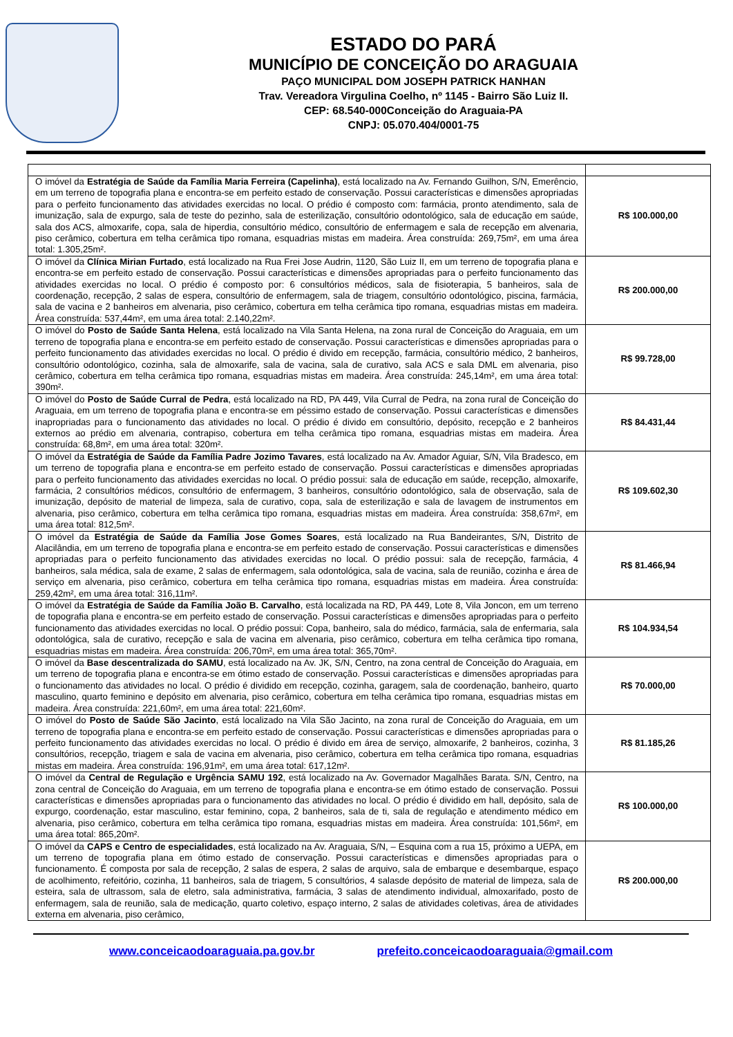ESTADO DO PARÁ
MUNICÍPIO DE CONCEIÇÃO DO ARAGUAIA
PAÇO MUNICIPAL DOM JOSEPH PATRICK HANHAN
Trav. Vereadora Virgulina Coelho, nº 1145 - Bairro São Luiz II.
CEP: 68.540-000Conceição do Araguaia-PA
CNPJ: 05.070.404/0001-75
| O imóvel da Estratégia de Saúde da Família Maria Ferreira (Capelinha) , está localizado na Av. Fernando Guilhon, S/N, Emerêncio, em um terreno de topografia plana e encontra-se em perfeito estado de conservação. Possui características e dimensões apropriadas para o perfeito funcionamento das atividades exercidas no local. O prédio é composto com: farmácia, pronto atendimento, sala de imunização, sala de expurgo, sala de teste do pezinho, sala de esterilização, consultório odontológico, sala de educação em saúde, sala dos ACS, almoxarife, copa, sala de hiperdia, consultório médico, consultório de enfermagem e sala de recepção em alvenaria, piso cerâmico, cobertura em telha cerâmica tipo romana, esquadrias mistas em madeira. Área construída: 269,75m², em uma área total: 1.305,25m². | R$ 100.000,00 |
| O imóvel da Clínica Mirian Furtado , está localizado na Rua Frei Jose Audrin, 1120, São Luiz II, em um terreno de topografia plana e encontra-se em perfeito estado de conservação. Possui características e dimensões apropriadas para o perfeito funcionamento das atividades exercidas no local. O prédio é composto por: 6 consultórios médicos, sala de fisioterapia, 5 banheiros, sala de coordenação, recepção, 2 salas de espera, consultório de enfermagem, sala de triagem, consultório odontológico, piscina, farmácia, sala de vacina e 2 banheiros em alvenaria, piso cerâmico, cobertura em telha cerâmica tipo romana, esquadrias mistas em madeira. Área construída: 537,44m², em uma área total: 2.140,22m². | R$ 200.000,00 |
| O imóvel do Posto de Saúde Santa Helena , está localizado na Vila Santa Helena, na zona rural de Conceição do Araguaia, em um terreno de topografia plana e encontra-se em perfeito estado de conservação. Possui características e dimensões apropriadas para o perfeito funcionamento das atividades exercidas no local. O prédio é divido em recepção, farmácia, consultório médico, 2 banheiros, consultório odontológico, cozinha, sala de almoxarife, sala de vacina, sala de curativo, sala ACS e sala DML em alvenaria, piso cerâmico, cobertura em telha cerâmica tipo romana, esquadrias mistas em madeira. Área construída: 245,14m², em uma área total: 390m². | R$ 99.728,00 |
| O imóvel do Posto de Saúde Curral de Pedra , está localizado na RD, PA 449, Vila Curral de Pedra, na zona rural de Conceição do Araguaia, em um terreno de topografia plana e encontra-se em péssimo estado de conservação. Possui características e dimensões inapropriadas para o funcionamento das atividades no local. O prédio é divido em consultório, depósito, recepção e 2 banheiros externos ao prédio em alvenaria, contrapiso, cobertura em telha cerâmica tipo romana, esquadrias mistas em madeira. Área construída: 68,8m², em uma área total: 320m². | R$ 84.431,44 |
| O imóvel da Estratégia de Saúde da Família Padre Jozimo Tavares , está localizado na Av. Amador Aguiar, S/N, Vila Bradesco, em um terreno de topografia plana e encontra-se em perfeito estado de conservação. Possui características e dimensões apropriadas para o perfeito funcionamento das atividades exercidas no local. O prédio possui: sala de educação em saúde, recepção, almoxarife, farmácia, 2 consultórios médicos, consultório de enfermagem, 3 banheiros, consultório odontológico, sala de observação, sala de imunização, depósito de material de limpeza, sala de curativo, copa, sala de esterilização e sala de lavagem de instrumentos em alvenaria, piso cerâmico, cobertura em telha cerâmica tipo romana, esquadrias mistas em madeira. Área construída: 358,67m², em uma área total: 812,5m². | R$ 109.602,30 |
| O imóvel da Estratégia de Saúde da Família Jose Gomes Soares , está localizado na Rua Bandeirantes, S/N, Distrito de Alacilândia, em um terreno de topografia plana e encontra-se em perfeito estado de conservação. Possui características e dimensões apropriadas para o perfeito funcionamento das atividades exercidas no local. O prédio possui: sala de recepção, farmácia, 4 banheiros, sala médica, sala de exame, 2 salas de enfermagem, sala odontológica, sala de vacina, sala de reunião, cozinha e área de serviço em alvenaria, piso cerâmico, cobertura em telha cerâmica tipo romana, esquadrias mistas em madeira. Área construída: 259,42m², em uma área total: 316,11m². | R$ 81.466,94 |
| O imóvel da Estratégia de Saúde da Família João B. Carvalho , está localizada na RD, PA 449, Lote 8, Vila Joncon, em um terreno de topografia plana e encontra-se em perfeito estado de conservação. Possui características e dimensões apropriadas para o perfeito funcionamento das atividades exercidas no local. O prédio possui: Copa, banheiro, sala do médico, farmácia, sala de enfermaria, sala odontológica, sala de curativo, recepção e sala de vacina em alvenaria, piso cerâmico, cobertura em telha cerâmica tipo romana, esquadrias mistas em madeira. Área construída: 206,70m², em uma área total: 365,70m². | R$ 104.934,54 |
| O imóvel da Base descentralizada do SAMU , está localizado na Av. JK, S/N, Centro, na zona central de Conceição do Araguaia, em um terreno de topografia plana e encontra-se em ótimo estado de conservação. Possui características e dimensões apropriadas para o funcionamento das atividades no local. O prédio é dividido em recepção, cozinha, garagem, sala de coordenação, banheiro, quarto masculino, quarto feminino e depósito em alvenaria, piso cerâmico, cobertura em telha cerâmica tipo romana, esquadrias mistas em madeira. Área construída: 221,60m², em uma área total: 221,60m². | R$ 70.000,00 |
| O imóvel do Posto de Saúde São Jacinto , está localizado na Vila São Jacinto, na zona rural de Conceição do Araguaia, em um terreno de topografia plana e encontra-se em perfeito estado de conservação. Possui características e dimensões apropriadas para o perfeito funcionamento das atividades exercidas no local. O prédio é divido em área de serviço, almoxarife, 2 banheiros, cozinha, 3 consultórios, recepção, triagem e sala de vacina em alvenaria, piso cerâmico, cobertura em telha cerâmica tipo romana, esquadrias mistas em madeira. Área construída: 196,91m², em uma área total: 617,12m². | R$ 81.185,26 |
| O imóvel da Central de Regulação e Urgência SAMU 192 , está localizado na Av. Governador Magalhães Barata. S/N, Centro, na zona central de Conceição do Araguaia, em um terreno de topografia plana e encontra-se em ótimo estado de conservação. Possui características e dimensões apropriadas para o funcionamento das atividades no local. O prédio é dividido em hall, depósito, sala de expurgo, coordenação, estar masculino, estar feminino, copa, 2 banheiros, sala de ti, sala de regulação e atendimento médico em alvenaria, piso cerâmico, cobertura em telha cerâmica tipo romana, esquadrias mistas em madeira. Área construída: 101,56m², em uma área total: 865,20m². | R$ 100.000,00 |
| O imóvel da CAPS e Centro de especialidades , está localizado na Av. Araguaia, S/N, – Esquina com a rua 15, próximo a UEPA, em um terreno de topografia plana em ótimo estado de conservação. Possui características e dimensões apropriadas para o funcionamento. É composta por sala de recepção, 2 salas de espera, 2 salas de arquivo, sala de embarque e desembarque, espaço de acolhimento, refeitório, cozinha, 11 banheiros, sala de triagem, 5 consultórios, 4 salasde depósito de material de limpeza, sala de esteira, sala de ultrassom, sala de eletro, sala administrativa, farmácia, 3 salas de atendimento individual, almoxarifado, posto de enfermagem, sala de reunião, sala de medicação, quarto coletivo, espaço interno, 2 salas de atividades coletivas, área de atividades externa em alvenaria, piso cerâmico, | R$ 200.000,00 |
www.conceicaodoaraguaia.pa.gov.br prefeito.conceicaodoaraguaia@gmail.com